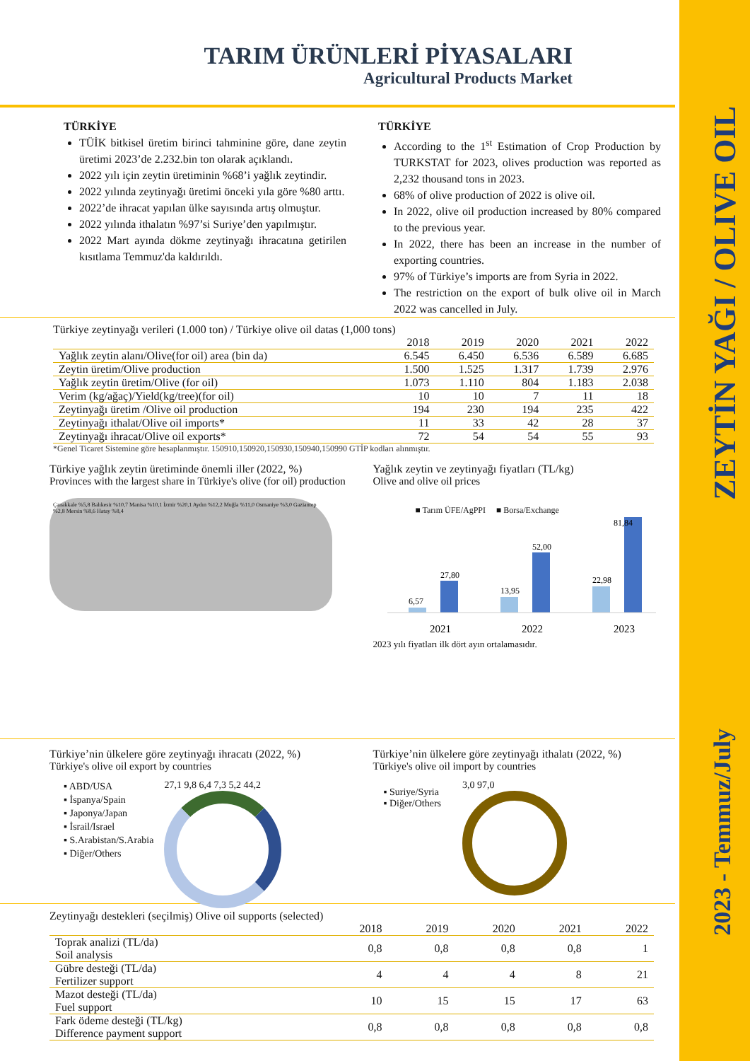ZEYTİN YAĞI / OLIVE OIL
2023 - Temmuz/July
TARIM ÜRÜNLERİ PİYASALARI
Agricultural Products Market
TÜRKİYE
TÜİK bitkisel üretim birinci tahminine göre, dane zeytin üretimi 2023’de 2.232.bin ton olarak açıklandı.
2022 yılı için zeytin üretiminin %68’i yağlık zeytindir.
2022 yılında zeytinyağı üretimi önceki yıla göre %80 arttı.
2022’de ihracat yapılan ülke sayısında artış olmuştur.
2022 yılında ithalatın %97’si Suriye’den yapılmıştır.
2022 Mart ayında dökme zeytinyağı ihracatına getirilen kısıtlama Temmuz'da kaldırıldı.
TÜRKİYE
According to the 1<sup>st</sup> Estimation of Crop Production by TURKSTAT for 2023, olives production was reported as 2,232 thousand tons in 2023.
68% of olive production of 2022 is olive oil.
In 2022, olive oil production increased by 80% compared to the previous year.
In 2022, there has been an increase in the number of exporting countries.
97% of Türkiye’s imports are from Syria in 2022.
The restriction on the export of bulk olive oil in March 2022 was cancelled in July.
Türkiye zeytinyağı verileri (1.000 ton) / Türkiye olive oil datas (1,000 tons)
| | 2018 | 2019 | 2020 | 2021 | 2022 |
| --- | --- | --- | --- | --- | --- |
| Yağlık zeytin alanı/Olive(for oil) area (bin da) | 6.545 | 6.450 | 6.536 | 6.589 | 6.685 |
| Zeytin üretim/Olive production | 1.500 | 1.525 | 1.317 | 1.739 | 2.976 |
| Yağlık zeytin üretim/Olive (for oil) | 1.073 | 1.110 | 804 | 1.183 | 2.038 |
| Verim (kg/ağaç)/Yield(kg/tree)(for oil) | 10 | 10 | 7 | 11 | 18 |
| Zeytinyağı üretim /Olive oil production | 194 | 230 | 194 | 235 | 422 |
| Zeytinyağı ithalat/Olive oil imports* | 11 | 33 | 42 | 28 | 37 |
| Zeytinyağı ihracat/Olive oil exports* | 72 | 54 | 54 | 55 | 93 |
*Genel Ticaret Sistemine göre hesaplanmıştır. 150910,150920,150930,150940,150990 GTİP kodları alınmıştır.
Türkiye yağlık zeytin üretiminde önemli iller (2022, %)
Provinces with the largest share in Türkiye's olive (for oil) production
Çanakkale %5,8 Balıkesir %10,7 Manisa %10,1 İzmir %20,1 Aydın %12,2 Muğla %11,0 Osmaniye %3,0 Gaziantep %2,8 Mersin %8,6 Hatay %8,4
Yağlık zeytin ve zeytinyağı fiyatları (TL/kg)
Olive and olive oil prices
■ Tarım ÜFE/AgPPI ■ Borsa/Exchange
6,57
27,80
13,95
52,00
22,98
81,84
2021
2022
2023
2023 yılı fiyatları ilk dört ayın ortalamasıdır.
Türkiye’nin ülkelere göre zeytinyağı ihracatı (2022, %)
Türkiye's olive oil export by countries
▪ ABD/USA
▪ İspanya/Spain
▪ Japonya/Japan
▪ İsrail/Israel
▪ S.Arabistan/S.Arabia
▪ Diğer/Others
27,1 9,8 6,4 7,3 5,2 44,2
Türkiye’nin ülkelere göre zeytinyağı ithalatı (2022, %)
Türkiye's olive oil import by countries
▪ Suriye/Syria
▪ Diğer/Others
3,0 97,0
Zeytinyağı destekleri (seçilmiş) Olive oil supports (selected)
| | 2018 | 2019 | 2020 | 2021 | 2022 |
| --- | --- | --- | --- | --- | --- |
| Toprak analizi (TL/da) Soil analysis | 0,8 | 0,8 | 0,8 | 0,8 | 1 |
| Gübre desteği (TL/da) Fertilizer support | 4 | 4 | 4 | 8 | 21 |
| Mazot desteği (TL/da) Fuel support | 10 | 15 | 15 | 17 | 63 |
| Fark ödeme desteği (TL/kg) Difference payment support | 0,8 | 0,8 | 0,8 | 0,8 | 0,8 |